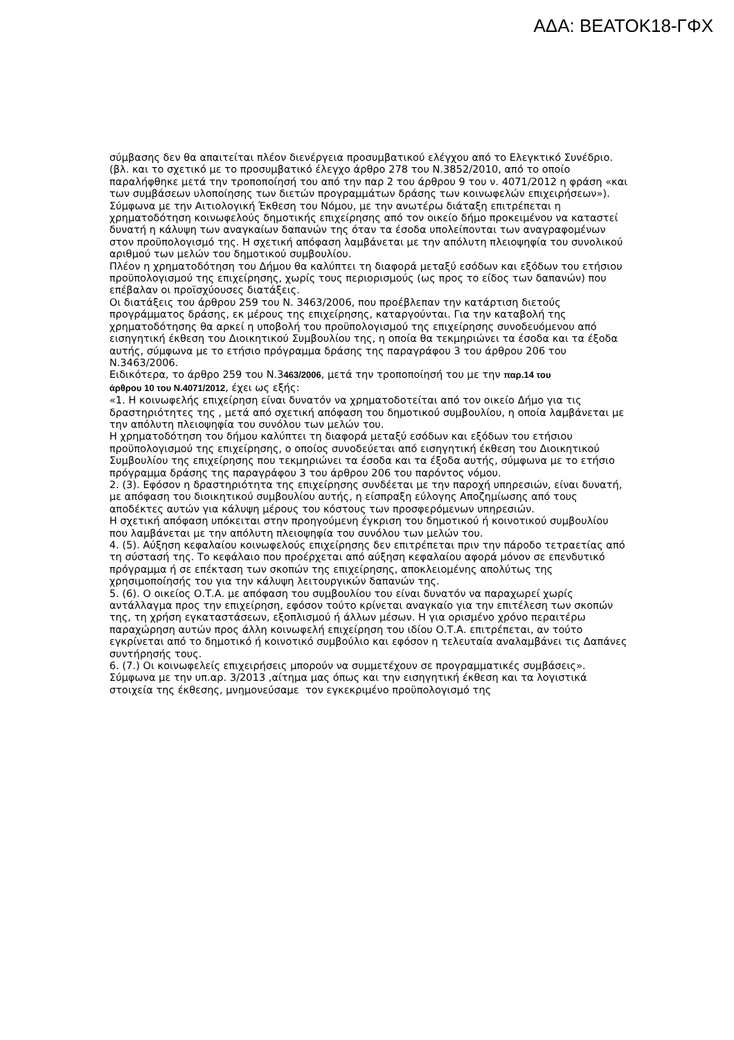ΑΔΑ: ΒΕΑΤΟΚ18-ΓΦΧ
σύμβασης δεν θα απαιτείται πλέον διενέργεια προσυμβατικού ελέγχου από το Ελεγκτικό Συνέδριο. (βλ. και το σχετικό με το προσυμβατικό έλεγχο άρθρο 278 του Ν.3852/2010, από το οποίο παραλήφθηκε μετά την τροποποίησή του από την παρ 2 του άρθρου 9 του ν. 4071/2012 η φράση «και των συμβάσεων υλοποίησης των διετών προγραμμάτων δράσης των κοινωφελών επιχειρήσεων»).
Σύμφωνα με την Αιτιολογική Έκθεση του Νόμου, με την ανωτέρω διάταξη επιτρέπεται η χρηματοδότηση κοινωφελούς δημοτικής επιχείρησης από τον οικείο δήμο προκειμένου να καταστεί δυνατή η κάλυψη των αναγκαίων δαπανών της όταν τα έσοδα υπολείπονται των αναγραφομένων στον προϋπολογισμό της. Η σχετική απόφαση λαμβάνεται με την απόλυτη πλειοψηφία του συνολικού αριθμού των μελών του δημοτικού συμβουλίου.
Πλέον η χρηματοδότηση του Δήμου θα καλύπτει τη διαφορά μεταξύ εσόδων και εξόδων του ετήσιου προϋπολογισμού της επιχείρησης, χωρίς τους περιορισμούς (ως προς το είδος των δαπανών) που επέβαλαν οι προϊσχύουσες διατάξεις.
Οι διατάξεις του άρθρου 259 του Ν. 3463/2006, που προέβλεπαν την κατάρτιση διετούς προγράμματος δράσης, εκ μέρους της επιχείρησης, καταργούνται. Για την καταβολή της χρηματοδότησης θα αρκεί η υποβολή του προϋπολογισμού της επιχείρησης συνοδευόμενου από εισηγητική έκθεση του Διοικητικού Συμβουλίου της, η οποία θα τεκμηριώνει τα έσοδα και τα έξοδα αυτής, σύμφωνα με το ετήσιο πρόγραμμα δράσης της παραγράφου 3 του άρθρου 206 του Ν.3463/2006.
Ειδικότερα, το άρθρο 259 του Ν.3463/2006, μετά την τροποποίησή του με την παρ.14 του
άρθρου 10 του Ν.4071/2012, έχει ως εξής:
«1. Η κοινωφελής επιχείρηση είναι δυνατόν να χρηματοδοτείται από τον οικείο Δήμο για τις δραστηριότητες της , μετά από σχετική απόφαση του δημοτικού συμβουλίου, η οποία λαμβάνεται με την απόλυτη πλειοψηφία του συνόλου των μελών του.
Η χρηματοδότηση του δήμου καλύπτει τη διαφορά μεταξύ εσόδων και εξόδων του ετήσιου προϋπολογισμού της επιχείρησης, ο οποίος συνοδεύεται από εισηγητική έκθεση του Διοικητικού Συμβουλίου της επιχείρησης που τεκμηριώνει τα έσοδα και τα έξοδα αυτής, σύμφωνα με το ετήσιο πρόγραμμα δράσης της παραγράφου 3 του άρθρου 206 του παρόντος νόμου.
2. (3). Εφόσον η δραστηριότητα της επιχείρησης συνδέεται με την παροχή υπηρεσιών, είναι δυνατή, με απόφαση του διοικητικού συμβουλίου αυτής, η είσπραξη εύλογης Αποζημίωσης από τους αποδέκτες αυτών για κάλυψη μέρους του κόστους των προσφερόμενων υπηρεσιών.
Η σχετική απόφαση υπόκειται στην προηγούμενη έγκριση του δημοτικού ή κοινοτικού συμβουλίου που λαμβάνεται με την απόλυτη πλειοψηφία του συνόλου των μελών του.
4. (5). Αύξηση κεφαλαίου κοινωφελούς επιχείρησης δεν επιτρέπεται πριν την πάροδο τετραετίας από τη σύστασή της. Το κεφάλαιο που προέρχεται από αύξηση κεφαλαίου αφορά μόνον σε επενδυτικό πρόγραμμα ή σε επέκταση των σκοπών της επιχείρησης, αποκλειομένης απολύτως της χρησιμοποίησής του για την κάλυψη λειτουργικών δαπανών της.
5. (6). Ο οικείος Ο.Τ.Α. με απόφαση του συμβουλίου του είναι δυνατόν να παραχωρεί χωρίς αντάλλαγμα προς την επιχείρηση, εφόσον τούτο κρίνεται αναγκαίο για την επιτέλεση των σκοπών της, τη χρήση εγκαταστάσεων, εξοπλισμού ή άλλων μέσων. Η για ορισμένο χρόνο περαιτέρω παραχώρηση αυτών προς άλλη κοινωφελή επιχείρηση του ιδίου Ο.Τ.Α. επιτρέπεται, αν τούτο εγκρίνεται από το δημοτικό ή κοινοτικό συμβούλιο και εφόσον η τελευταία αναλαμβάνει τις Δαπάνες συντήρησής τους.
6. (7.) Οι κοινωφελείς επιχειρήσεις μπορούν να συμμετέχουν σε προγραμματικές συμβάσεις».
Σύμφωνα με την υπ.αρ. 3/2013 ,αίτημα μας όπως και την εισηγητική έκθεση και τα λογιστικά στοιχεία της έκθεσης, μνημονεύσαμε τον εγκεκριμένο προϋπολογισμό της